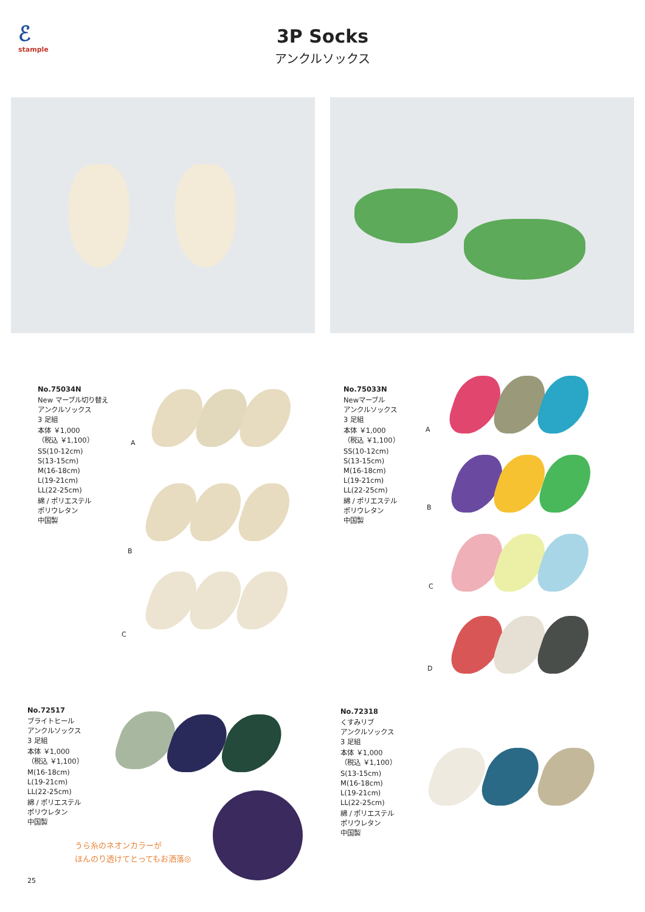ℰstample
3P Socks
アンクルソックス
No.75034N
New マーブル切り替え
アンクルソックス
3 足組
本体 ￥1,000
（税込 ￥1,100）
SS(10-12cm)
S(13-15cm)
M(16-18cm)
L(19-21cm)
LL(22-25cm)
綿 / ポリエステル
ポリウレタン
中国製
A
B
C
No.75033N
Newマーブル
アンクルソックス
3 足組
本体 ￥1,000
（税込 ￥1,100）
SS(10-12cm)
S(13-15cm)
M(16-18cm)
L(19-21cm)
LL(22-25cm)
綿 / ポリエステル
ポリウレタン
中国製
A
B
C
D
No.72517
ブライトヒール
アンクルソックス
3 足組
本体 ￥1,000
（税込 ￥1,100）
M(16-18cm)
L(19-21cm)
LL(22-25cm)
綿 / ポリエステル
ポリウレタン
中国製
うら糸のネオンカラーが
ほんのり透けてとってもお洒落◎
No.72318
くすみリブ
アンクルソックス
3 足組
本体 ￥1,000
（税込 ￥1,100）
S(13-15cm)
M(16-18cm)
L(19-21cm)
LL(22-25cm)
綿 / ポリエステル
ポリウレタン
中国製
25